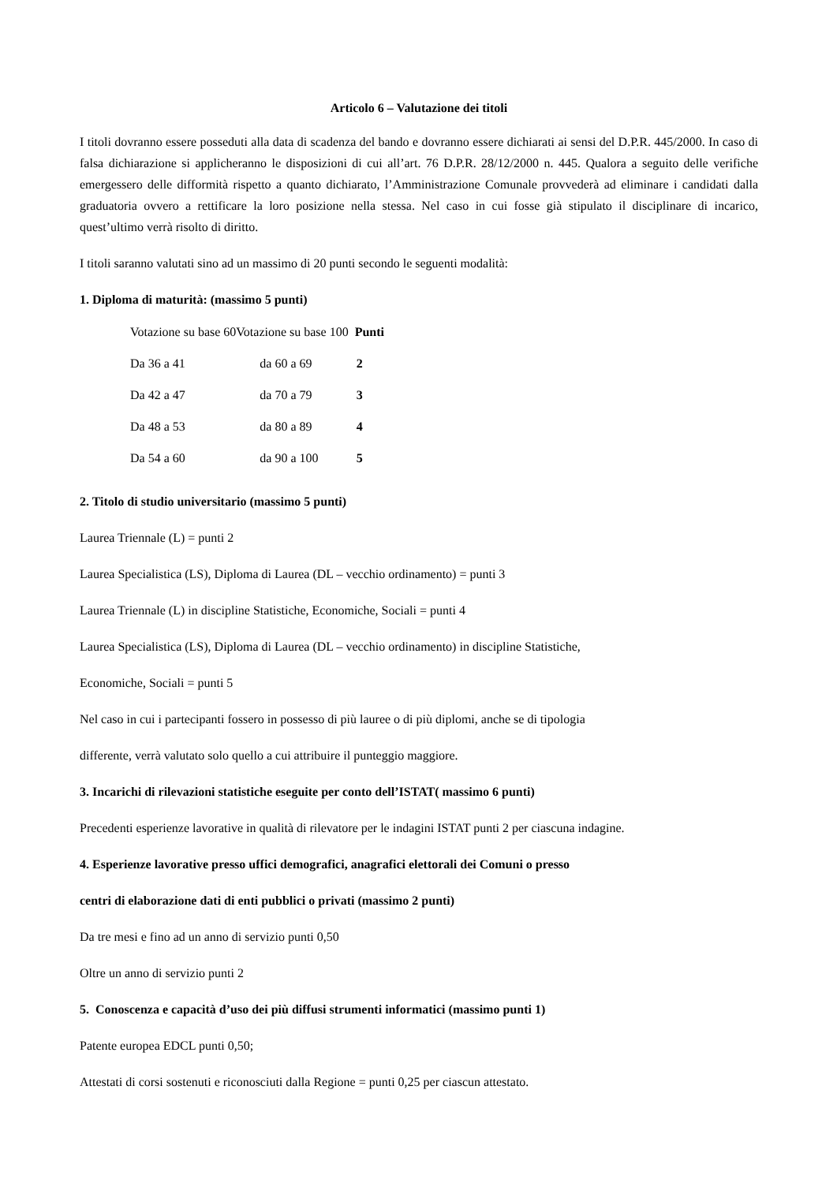Articolo 6 – Valutazione dei titoli
I titoli dovranno essere posseduti alla data di scadenza del bando e dovranno essere dichiarati ai sensi del D.P.R. 445/2000. In caso di falsa dichiarazione si applicheranno le disposizioni di cui all’art. 76 D.P.R. 28/12/2000 n. 445. Qualora a seguito delle verifiche emergessero delle difformità rispetto a quanto dichiarato, l’Amministrazione Comunale provvederà ad eliminare i candidati dalla graduatoria ovvero a rettificare la loro posizione nella stessa. Nel caso in cui fosse già stipulato il disciplinare di incarico, quest’ultimo verrà risolto di diritto.
I titoli saranno valutati sino ad un massimo di 20 punti secondo le seguenti modalità:
1. Diploma di maturità: (massimo 5 punti)
| Votazione su base 60 | Votazione su base 100 | Punti |
| --- | --- | --- |
| Da 36 a 41 | da 60 a 69 | 2 |
| Da 42 a 47 | da 70 a 79 | 3 |
| Da 48 a 53 | da 80 a 89 | 4 |
| Da 54 a 60 | da 90 a 100 | 5 |
2. Titolo di studio universitario (massimo 5 punti)
Laurea Triennale (L) = punti 2
Laurea Specialistica (LS), Diploma di Laurea (DL – vecchio ordinamento) = punti 3
Laurea Triennale (L) in discipline Statistiche, Economiche, Sociali = punti 4
Laurea Specialistica (LS), Diploma di Laurea (DL – vecchio ordinamento) in discipline Statistiche,
Economiche, Sociali = punti 5
Nel caso in cui i partecipanti fossero in possesso di più lauree o di più diplomi, anche se di tipologia
differente, verrà valutato solo quello a cui attribuire il punteggio maggiore.
3. Incarichi di rilevazioni statistiche eseguite per conto dell’ISTAT( massimo 6 punti)
Precedenti esperienze lavorative in qualità di rilevatore per le indagini ISTAT punti 2 per ciascuna indagine.
4. Esperienze lavorative presso uffici demografici, anagrafici elettorali dei Comuni o presso
centri di elaborazione dati di enti pubblici o privati (massimo 2 punti)
Da tre mesi e fino ad un anno di servizio punti 0,50
Oltre un anno di servizio punti 2
5. Conoscenza e capacità d’uso dei più diffusi strumenti informatici (massimo punti 1)
Patente europea EDCL punti 0,50;
Attestati di corsi sostenuti e riconosciuti dalla Regione = punti 0,25 per ciascun attestato.